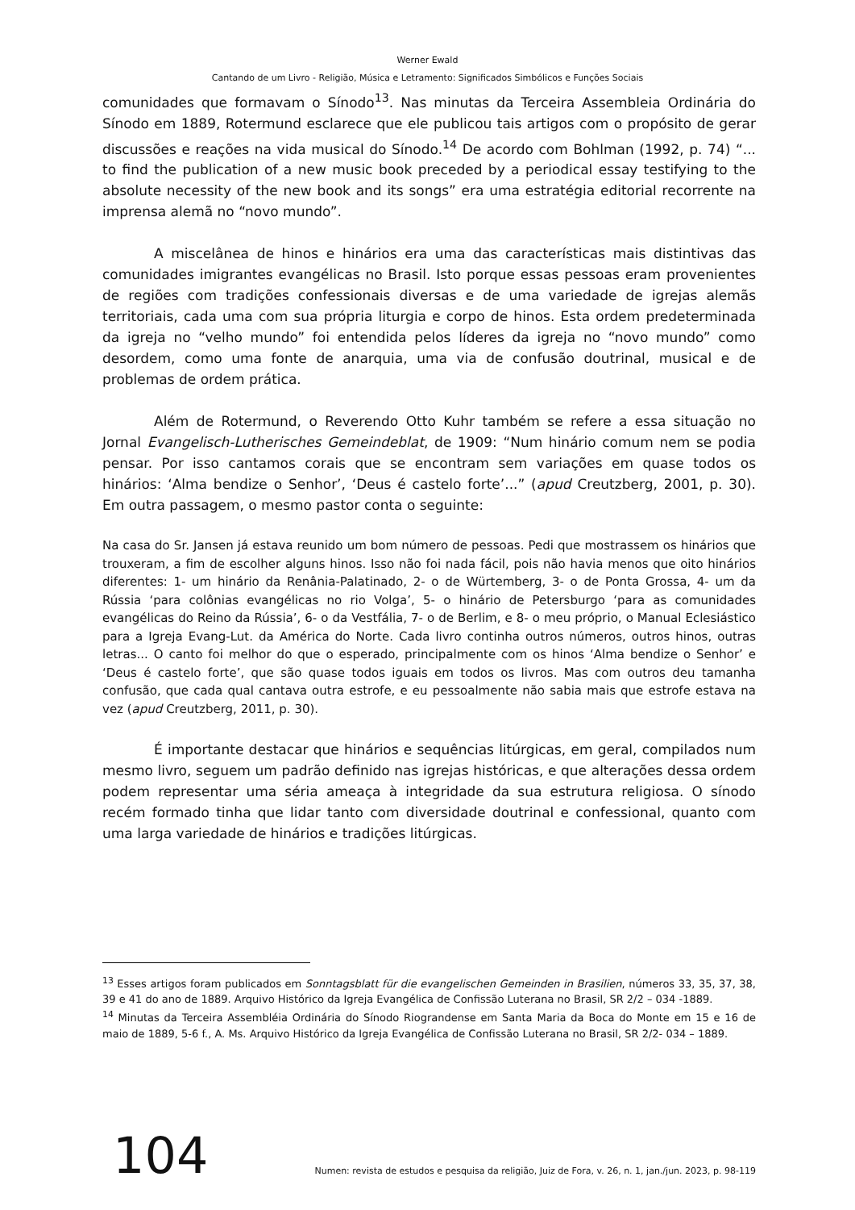Werner Ewald
Cantando de um Livro - Religião, Música e Letramento: Significados Simbólicos e Funções Sociais
comunidades que formavam o Sínodo<sup>13</sup>. Nas minutas da Terceira Assembleia Ordinária do Sínodo em 1889, Rotermund esclarece que ele publicou tais artigos com o propósito de gerar discussões e reações na vida musical do Sínodo.<sup>14</sup> De acordo com Bohlman (1992, p. 74) “... to find the publication of a new music book preceded by a periodical essay testifying to the absolute necessity of the new book and its songs” era uma estratégia editorial recorrente na imprensa alemã no “novo mundo”.
A miscelânea de hinos e hinários era uma das características mais distintivas das comunidades imigrantes evangélicas no Brasil. Isto porque essas pessoas eram provenientes de regiões com tradições confessionais diversas e de uma variedade de igrejas alemãs territoriais, cada uma com sua própria liturgia e corpo de hinos. Esta ordem predeterminada da igreja no “velho mundo” foi entendida pelos líderes da igreja no “novo mundo” como desordem, como uma fonte de anarquia, uma via de confusão doutrinal, musical e de problemas de ordem prática.
Além de Rotermund, o Reverendo Otto Kuhr também se refere a essa situação no Jornal Evangelisch-Lutherisches Gemeindeblat, de 1909: “Num hinário comum nem se podia pensar. Por isso cantamos corais que se encontram sem variações em quase todos os hinários: ‘Alma bendize o Senhor’, ‘Deus é castelo forte’...” (apud Creutzberg, 2001, p. 30). Em outra passagem, o mesmo pastor conta o seguinte:
Na casa do Sr. Jansen já estava reunido um bom número de pessoas. Pedi que mostrassem os hinários que trouxeram, a fim de escolher alguns hinos. Isso não foi nada fácil, pois não havia menos que oito hinários diferentes: 1- um hinário da Renânia-Palatinado, 2- o de Würtemberg, 3- o de Ponta Grossa, 4- um da Rússia ‘para colônias evangélicas no rio Volga’, 5- o hinário de Petersburgo ‘para as comunidades evangélicas do Reino da Rússia’, 6- o da Vestfália, 7- o de Berlim, e 8- o meu próprio, o Manual Eclesiástico para a Igreja Evang-Lut. da América do Norte. Cada livro continha outros números, outros hinos, outras letras... O canto foi melhor do que o esperado, principalmente com os hinos ‘Alma bendize o Senhor’ e ‘Deus é castelo forte’, que são quase todos iguais em todos os livros. Mas com outros deu tamanha confusão, que cada qual cantava outra estrofe, e eu pessoalmente não sabia mais que estrofe estava na vez (apud Creutzberg, 2011, p. 30).
É importante destacar que hinários e sequências litúrgicas, em geral, compilados num mesmo livro, seguem um padrão definido nas igrejas históricas, e que alterações dessa ordem podem representar uma séria ameaça à integridade da sua estrutura religiosa. O sínodo recém formado tinha que lidar tanto com diversidade doutrinal e confessional, quanto com uma larga variedade de hinários e tradições litúrgicas.
<sup>13</sup> Esses artigos foram publicados em Sonntagsblatt für die evangelischen Gemeinden in Brasilien, números 33, 35, 37, 38, 39 e 41 do ano de 1889. Arquivo Histórico da Igreja Evangélica de Confissão Luterana no Brasil, SR 2/2 – 034 -1889.
<sup>14</sup> Minutas da Terceira Assembléia Ordinária do Sínodo Riograndense em Santa Maria da Boca do Monte em 15 e 16 de maio de 1889, 5-6 f., A. Ms. Arquivo Histórico da Igreja Evangélica de Confissão Luterana no Brasil, SR 2/2- 034 – 1889.
104
Numen: revista de estudos e pesquisa da religião, Juiz de Fora, v. 26, n. 1, jan./jun. 2023, p. 98-119